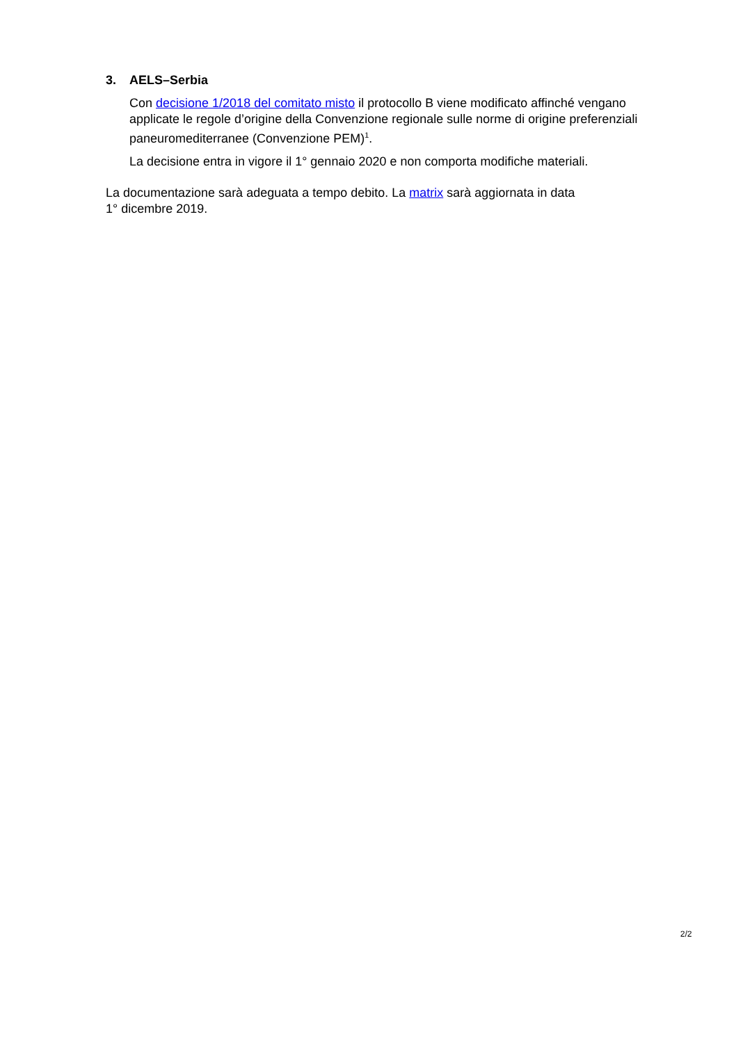3. AELS–Serbia
Con decisione 1/2018 del comitato misto il protocollo B viene modificato affinché venga­no applicate le regole d’origine della Convenzione regionale sulle norme di origine prefe­renziali paneuromediterranee (Convenzione PEM)<sup>1</sup>.
La decisione entra in vigore il 1° gennaio 2020 e non comporta modifiche materiali.
La documentazione sarà adeguata a tempo debito. La matrix sarà aggiornata in data
1° dicembre 2019.
2/2